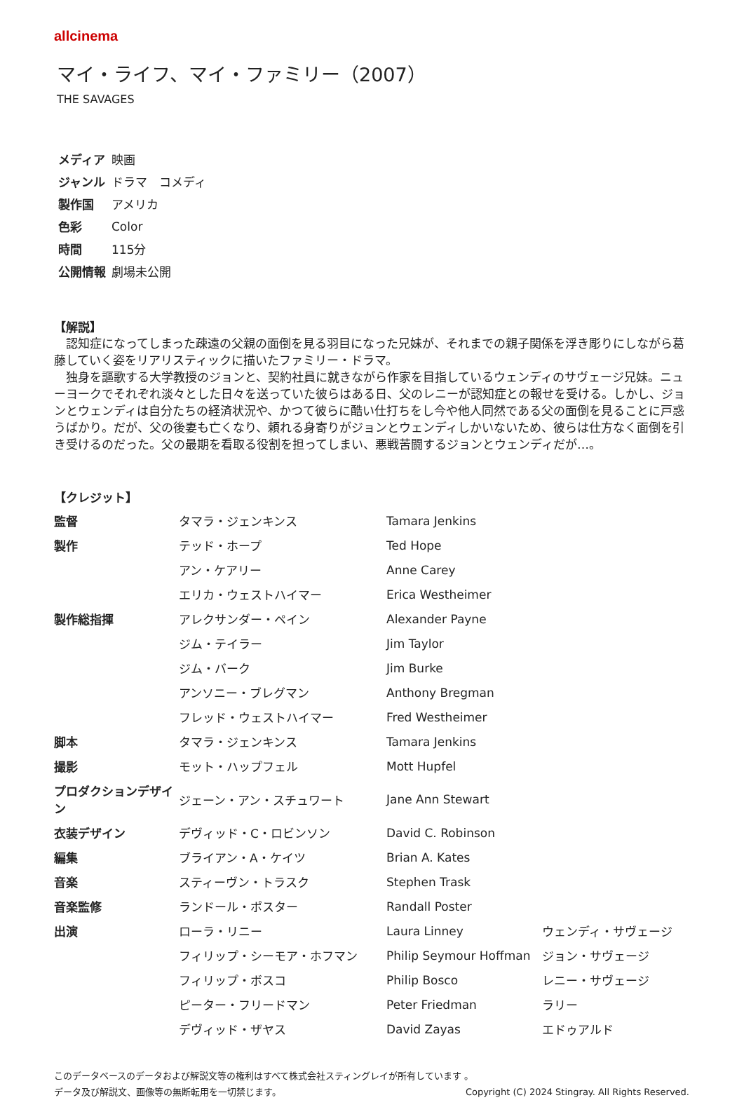allcinema
マイ・ライフ、マイ・ファミリー（2007）
THE SAVAGES
| メディア | 映画 |
| ジャンル | ドラマ コメディ |
| 製作国 | アメリカ |
| 色彩 | Color |
| 時間 | 115分 |
| 公開情報 | 劇場未公開 |
【解説】
　認知症になってしまった疎遠の父親の面倒を見る羽目になった兄妹が、それまでの親子関係を浮き彫りにしながら葛藤していく姿をリアリスティックに描いたファミリー・ドラマ。
　独身を謳歌する大学教授のジョンと、契約社員に就きながら作家を目指しているウェンディのサヴェージ兄妹。ニューヨークでそれぞれ淡々とした日々を送っていた彼らはある日、父のレニーが認知症との報せを受ける。しかし、ジョンとウェンディは自分たちの経済状況や、かつて彼らに酷い仕打ちをし今や他人同然である父の面倒を見ることに戸惑うばかり。だが、父の後妻も亡くなり、頼れる身寄りがジョンとウェンディしかいないため、彼らは仕方なく面倒を引き受けるのだった。父の最期を看取る役割を担ってしまい、悪戦苦闘するジョンとウェンディだが…。
【クレジット】
| 監督 | タマラ・ジェンキンス | Tamara Jenkins | |
| 製作 | テッド・ホープ | Ted Hope | |
| | アン・ケアリー | Anne Carey | |
| | エリカ・ウェストハイマー | Erica Westheimer | |
| 製作総指揮 | アレクサンダー・ペイン | Alexander Payne | |
| | ジム・テイラー | Jim Taylor | |
| | ジム・バーク | Jim Burke | |
| | アンソニー・ブレグマン | Anthony Bregman | |
| | フレッド・ウェストハイマー | Fred Westheimer | |
| 脚本 | タマラ・ジェンキンス | Tamara Jenkins | |
| 撮影 | モット・ハップフェル | Mott Hupfel | |
| プロダクションデザイン | ジェーン・アン・スチュワート | Jane Ann Stewart | |
| 衣装デザイン | デヴィッド・C・ロビンソン | David C. Robinson | |
| 編集 | ブライアン・A・ケイツ | Brian A. Kates | |
| 音楽 | スティーヴン・トラスク | Stephen Trask | |
| 音楽監修 | ランドール・ポスター | Randall Poster | |
| 出演 | ローラ・リニー | Laura Linney | ウェンディ・サヴェージ |
| | フィリップ・シーモア・ホフマン | Philip Seymour Hoffman | ジョン・サヴェージ |
| | フィリップ・ボスコ | Philip Bosco | レニー・サヴェージ |
| | ピーター・フリードマン | Peter Friedman | ラリー |
| | デヴィッド・ザヤス | David Zayas | エドゥアルド |
このデータベースのデータおよび解説文等の権利はすべて株式会社スティングレイが所有しています 。
Copyright (C) 2024 Stingray. All Rights Reserved. データ及び解説文、画像等の無断転用を一切禁じます。